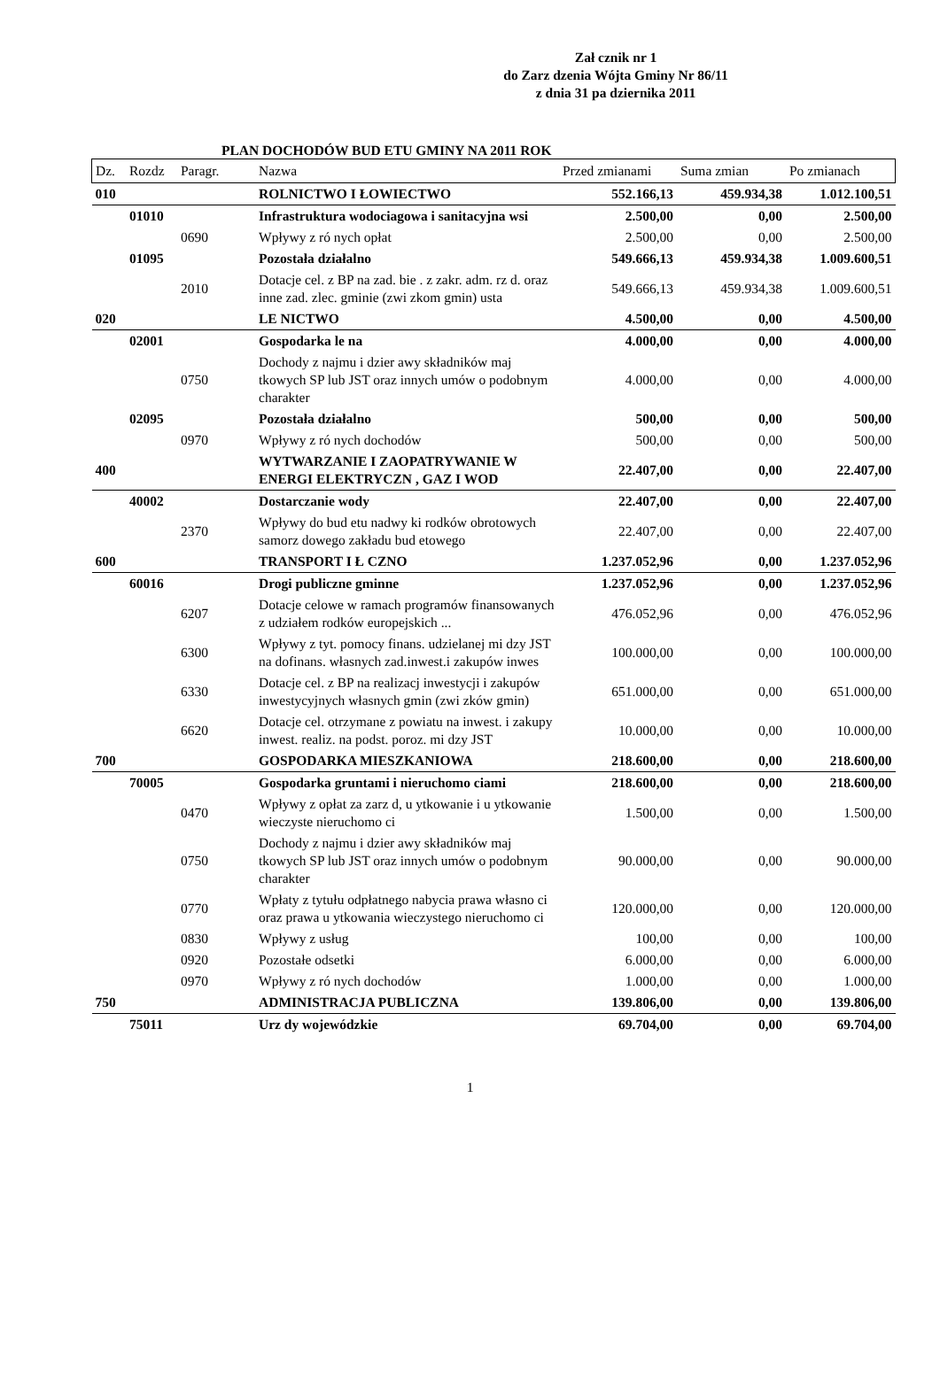Zał cznik nr 1
do Zarz dzenia Wójta Gminy Nr 86/11
z dnia 31 pa dziernika 2011
PLAN DOCHODÓW BUD ETU GMINY NA 2011 ROK
| Dz. | Rozdz | Paragr. | Nazwa | Przed zmianami | Suma zmian | Po zmianach |
| --- | --- | --- | --- | --- | --- | --- |
| 010 | | | ROLNICTWO I ŁOWIECTWO | 552.166,13 | 459.934,38 | 1.012.100,51 |
| | 01010 | | Infrastruktura wodociagowa i sanitacyjna wsi | 2.500,00 | 0,00 | 2.500,00 |
| | | 0690 | Wpływy z ró nych opłat | 2.500,00 | 0,00 | 2.500,00 |
| | 01095 | | Pozostała działalno | 549.666,13 | 459.934,38 | 1.009.600,51 |
| | | 2010 | Dotacje cel. z BP na zad. bie . z zakr. adm. rz d. oraz inne zad. zlec. gminie (zwi zkom gmin) usta | 549.666,13 | 459.934,38 | 1.009.600,51 |
| 020 | | | LE NICTWO | 4.500,00 | 0,00 | 4.500,00 |
| | 02001 | | Gospodarka le na | 4.000,00 | 0,00 | 4.000,00 |
| | | 0750 | Dochody z najmu i dzier awy składników maj tkowych SP lub JST oraz innych umów o podobnym charakter | 4.000,00 | 0,00 | 4.000,00 |
| | 02095 | | Pozostała działalno | 500,00 | 0,00 | 500,00 |
| | | 0970 | Wpływy z ró nych dochodów | 500,00 | 0,00 | 500,00 |
| 400 | | | WYTWARZANIE I ZAOPATRYWANIE W ENERGI ELEKTRYCZN , GAZ I WOD | 22.407,00 | 0,00 | 22.407,00 |
| | 40002 | | Dostarczanie wody | 22.407,00 | 0,00 | 22.407,00 |
| | | 2370 | Wpływy do bud etu nadwy ki rodków obrotowych samorz dowego zakładu bud etowego | 22.407,00 | 0,00 | 22.407,00 |
| 600 | | | TRANSPORT I Ł CZNO | 1.237.052,96 | 0,00 | 1.237.052,96 |
| | 60016 | | Drogi publiczne gminne | 1.237.052,96 | 0,00 | 1.237.052,96 |
| | | 6207 | Dotacje celowe w ramach programów finansowanych z udziałem rodków europejskich ... | 476.052,96 | 0,00 | 476.052,96 |
| | | 6300 | Wpływy z tyt. pomocy finans. udzielanej mi dzy JST na dofinans. własnych zad.inwest.i zakupów inwes | 100.000,00 | 0,00 | 100.000,00 |
| | | 6330 | Dotacje cel. z BP na realizacj inwestycji i zakupów inwestycyjnych własnych gmin (zwi zków gmin) | 651.000,00 | 0,00 | 651.000,00 |
| | | 6620 | Dotacje cel. otrzymane z powiatu na inwest. i zakupy inwest. realiz. na podst. poroz. mi dzy JST | 10.000,00 | 0,00 | 10.000,00 |
| 700 | | | GOSPODARKA MIESZKANIOWA | 218.600,00 | 0,00 | 218.600,00 |
| | 70005 | | Gospodarka gruntami i nieruchomo ciami | 218.600,00 | 0,00 | 218.600,00 |
| | | 0470 | Wpływy z opłat za zarz d, u ytkowanie i u ytkowanie wieczyste nieruchomo ci | 1.500,00 | 0,00 | 1.500,00 |
| | | 0750 | Dochody z najmu i dzier awy składników maj tkowych SP lub JST oraz innych umów o podobnym charakter | 90.000,00 | 0,00 | 90.000,00 |
| | | 0770 | Wpłaty z tytułu odpłatnego nabycia prawa własno ci oraz prawa u ytkowania wieczystego nieruchomo ci | 120.000,00 | 0,00 | 120.000,00 |
| | | 0830 | Wpływy z usług | 100,00 | 0,00 | 100,00 |
| | | 0920 | Pozostałe odsetki | 6.000,00 | 0,00 | 6.000,00 |
| | | 0970 | Wpływy z ró nych dochodów | 1.000,00 | 0,00 | 1.000,00 |
| 750 | | | ADMINISTRACJA PUBLICZNA | 139.806,00 | 0,00 | 139.806,00 |
| | 75011 | | Urz dy wojewódzkie | 69.704,00 | 0,00 | 69.704,00 |
1